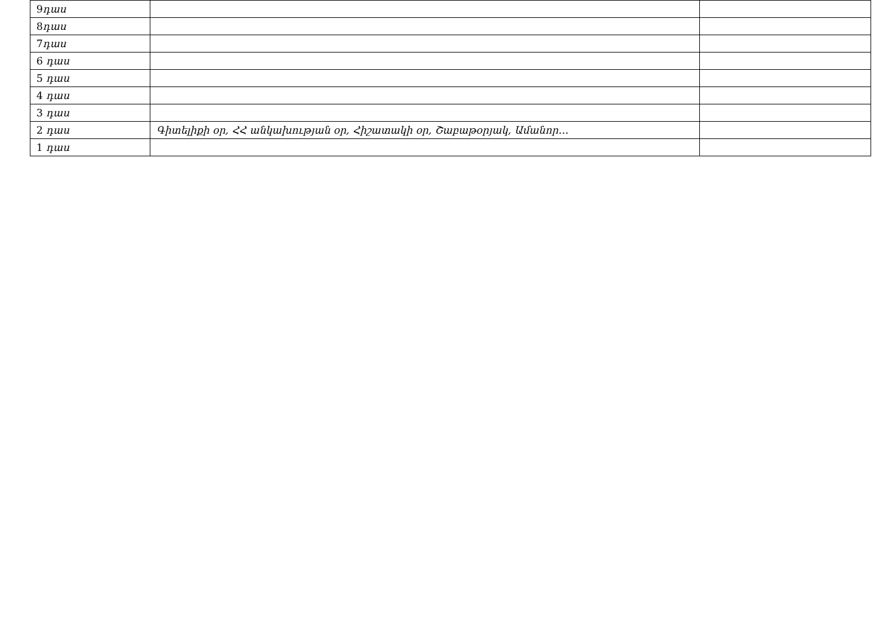| 9 դաս | | |
| 8 դաս | | |
| 7 դաս | | |
| 6 դաս | | |
| 5 դաս | | |
| 4 դաս | | |
| 3 դաս | | |
| 2 դաս | Գիտելիքի օր, ՀՀ անկախության օր, Հիշատակի օր, Շաբաթօրյակ, Ամանոր… | |
| 1 դաս | | |